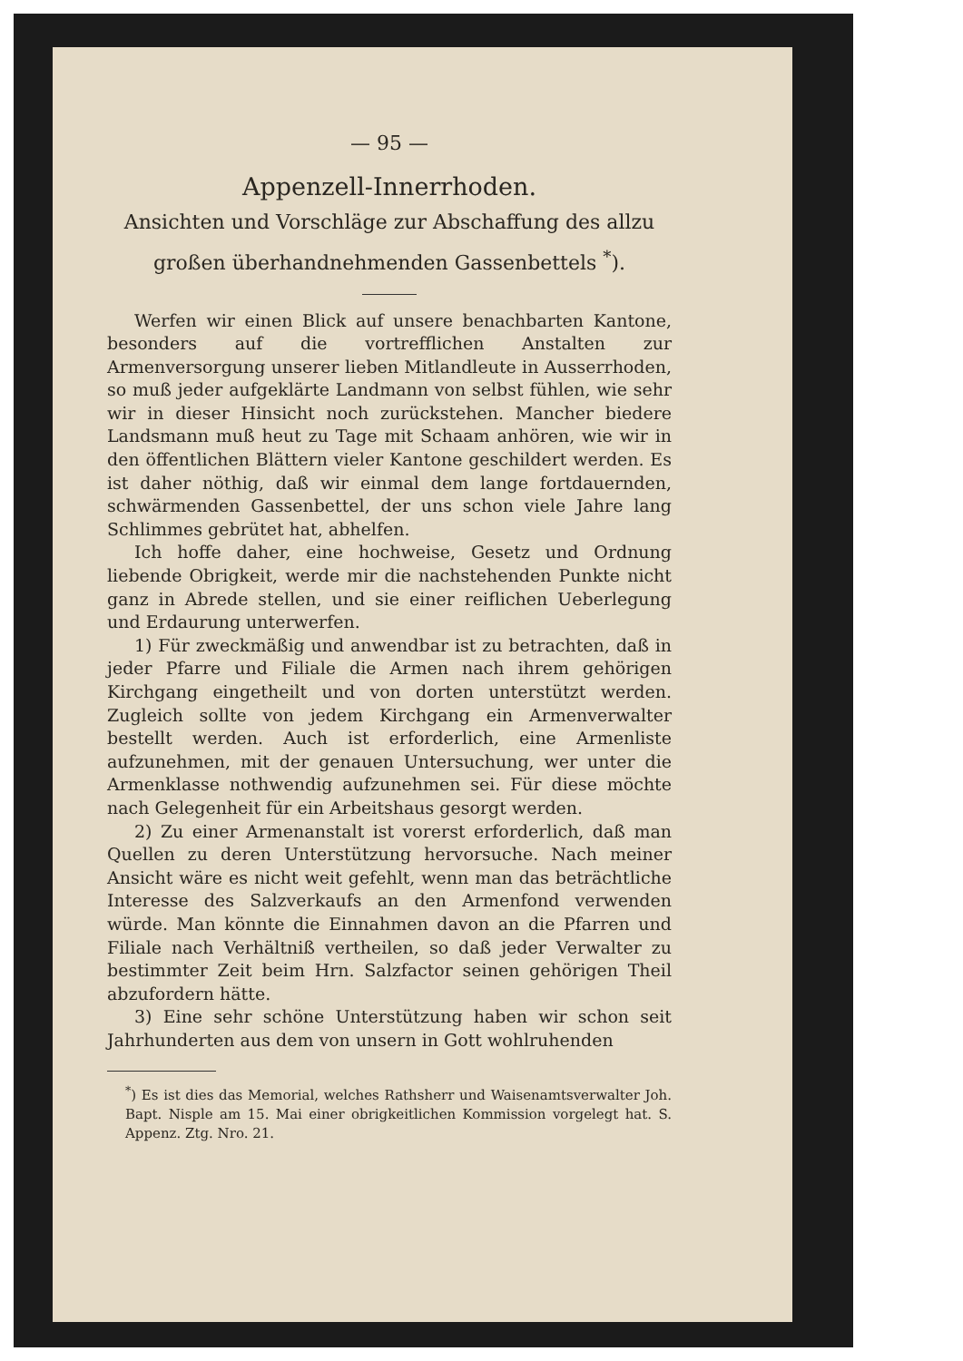— 95 —
Appenzell-Innerrhoden.
Ansichten und Vorschläge zur Abschaffung des allzu großen überhandnehmenden Gassenbettels <sup>*</sup>).
Werfen wir einen Blick auf unsere benachbarten Kantone, besonders auf die vortrefflichen Anstalten zur Armenversorgung unserer lieben Mitlandleute in Ausserrhoden, so muß jeder aufgeklärte Landmann von selbst fühlen, wie sehr wir in dieser Hinsicht noch zurückstehen. Mancher biedere Landsmann muß heut zu Tage mit Schaam anhören, wie wir in den öffentlichen Blättern vieler Kantone geschildert werden. Es ist daher nöthig, daß wir einmal dem lange fortdauernden, schwärmenden Gassenbettel, der uns schon viele Jahre lang Schlimmes gebrütet hat, abhelfen.
Ich hoffe daher, eine hochweise, Gesetz und Ordnung liebende Obrigkeit, werde mir die nachstehenden Punkte nicht ganz in Abrede stellen, und sie einer reiflichen Ueberlegung und Erdaurung unterwerfen.
1) Für zweckmäßig und anwendbar ist zu betrachten, daß in jeder Pfarre und Filiale die Armen nach ihrem gehörigen Kirchgang eingetheilt und von dorten unterstützt werden. Zugleich sollte von jedem Kirchgang ein Armenverwalter bestellt werden. Auch ist erforderlich, eine Armenliste aufzunehmen, mit der genauen Untersuchung, wer unter die Armenklasse nothwendig aufzunehmen sei. Für diese möchte nach Gelegenheit für ein Arbeitshaus gesorgt werden.
2) Zu einer Armenanstalt ist vorerst erforderlich, daß man Quellen zu deren Unterstützung hervorsuche. Nach meiner Ansicht wäre es nicht weit gefehlt, wenn man das beträchtliche Interesse des Salzverkaufs an den Armenfond verwenden würde. Man könnte die Einnahmen davon an die Pfarren und Filiale nach Verhältniß vertheilen, so daß jeder Verwalter zu bestimmter Zeit beim Hrn. Salzfactor seinen gehörigen Theil abzufordern hätte.
3) Eine sehr schöne Unterstützung haben wir schon seit Jahrhunderten aus dem von unsern in Gott wohlruhenden
<sup>*</sup>) Es ist dies das Memorial, welches Rathsherr und Waisenamtsverwalter Joh. Bapt. Nisple am 15. Mai einer obrigkeitlichen Kommission vorgelegt hat. S. Appenz. Ztg. Nro. 21.